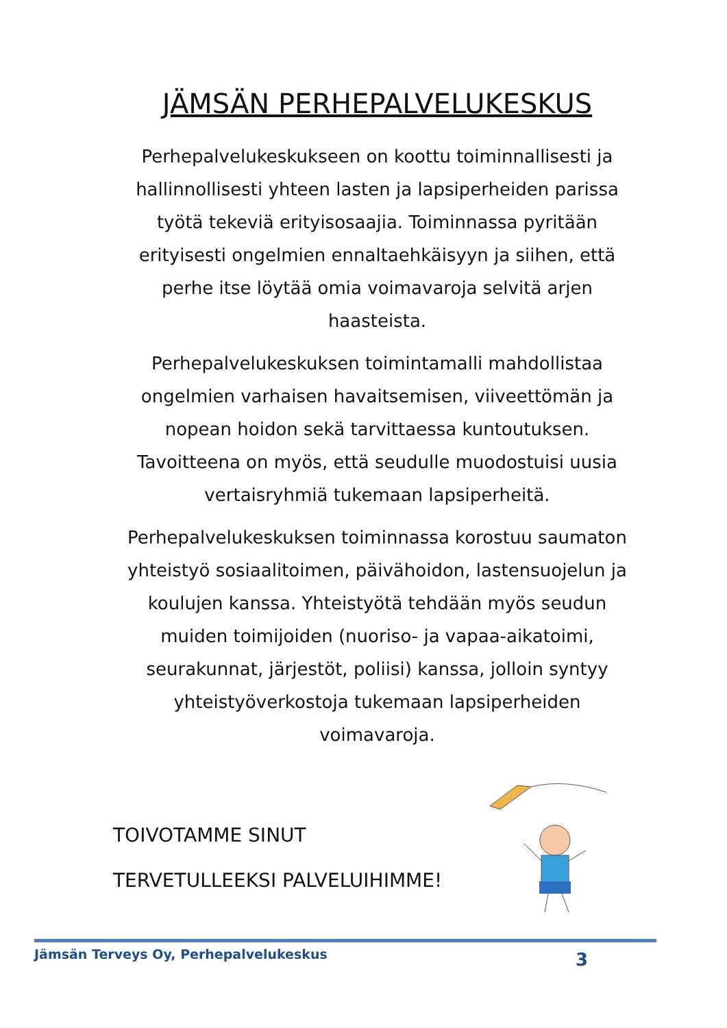JÄMSÄN PERHEPALVELUKESKUS
Perhepalvelukeskukseen on koottu toiminnallisesti ja hallinnollisesti yhteen lasten ja lapsiperheiden parissa työtä tekeviä erityisosaajia. Toiminnassa pyritään erityisesti ongelmien ennaltaehkäisyyn ja siihen, että perhe itse löytää omia voimavaroja selvitä arjen haasteista.
Perhepalvelukeskuksen toimintamalli mahdollistaa ongelmien varhaisen havaitsemisen, viiveettömän ja nopean hoidon sekä tarvittaessa kuntoutuksen. Tavoitteena on myös, että seudulle muodostuisi uusia vertaisryhmiä tukemaan lapsiperheitä.
Perhepalvelukeskuksen toiminnassa korostuu saumaton yhteistyö sosiaalitoimen, päivähoidon, lastensuojelun ja koulujen kanssa. Yhteistyötä tehdään myös seudun muiden toimijoiden (nuoriso- ja vapaa-aikatoimi, seurakunnat, järjestöt, poliisi) kanssa, jolloin syntyy yhteistyöverkostoja tukemaan lapsiperheiden voimavaroja.
TOIVOTAMME SINUT
TERVETULLEEKSI PALVELUIHIMME!
Jämsän Terveys Oy, Perhepalvelukeskus 3